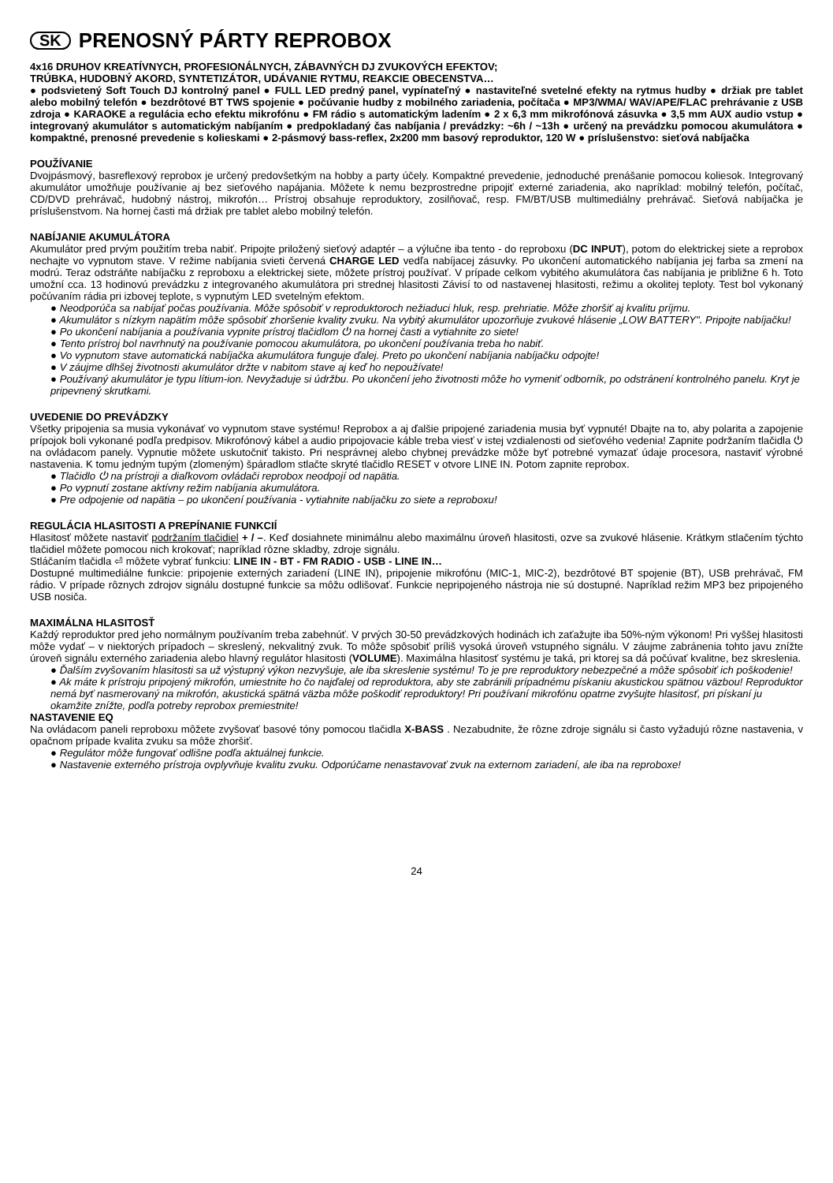SK PRENOSNÝ PÁRTY REPROBOX
4x16 DRUHOV KREATÍVNYCH, PROFESIONÁLNYCH, ZÁBAVNÝCH DJ ZVUKOVÝCH EFEKTOV;
TRÚBKA, HUDOBNÝ AKORD, SYNTETIZÁTOR, UDÁVANIE RYTMU, REAKCIE OBECENSTVA…
● podsvietený Soft Touch DJ kontrolný panel ● FULL LED predný panel, vypínateľný ● nastaviteľné svetelné efekty na rytmus hudby ● držiak pre tablet alebo mobilný telefón ● bezdrôtové BT TWS spojenie ● počúvanie hudby z mobilného zariadenia, počítača ● MP3/WMA/ WAV/APE/FLAC prehrávanie z USB zdroja ● KARAOKE a regulácia echo efektu mikrofónu ● FM rádio s automatickým ladením ● 2 x 6,3 mm mikrofónová zásuvka ● 3,5 mm AUX audio vstup ● integrovaný akumulátor s automatickým nabíjaním ● predpokladaný čas nabíjania / prevádzky: ~6h / ~13h ● určený na prevádzku pomocou akumulátora ● kompaktné, prenosné prevedenie s kolieskami ● 2-pásmový bass-reflex, 2x200 mm basový reproduktor, 120 W ● príslušenstvo: sieťová nabíjačka
POUŽÍVANIE
Dvojpásmový, basreflexový reprobox je určený predovšetkým na hobby a party účely. Kompaktné prevedenie, jednoduché prenášanie pomocou koliesok. Integrovaný akumulátor umožňuje používanie aj bez sieťového napájania. Môžete k nemu bezprostredne pripojiť externé zariadenia, ako napríklad: mobilný telefón, počítač, CD/DVD prehrávač, hudobný nástroj, mikrofón… Prístroj obsahuje reproduktory, zosilňovač, resp. FM/BT/USB multimediálny prehrávač. Sieťová nabíjačka je príslušenstvom. Na hornej časti má držiak pre tablet alebo mobilný telefón.
NABÍJANIE AKUMULÁTORA
Akumulátor pred prvým použitím treba nabiť. Pripojte priložený sieťový adaptér – a výlučne iba tento - do reproboxu (DC INPUT), potom do elektrickej siete a reprobox nechajte vo vypnutom stave. V režime nabíjania svieti červená CHARGE LED vedľa nabíjacej zásuvky. Po ukončení automatického nabíjania jej farba sa zmení na modrú. Teraz odstráňte nabíjačku z reproboxu a elektrickej siete, môžete prístroj používať. V prípade celkom vybitého akumulátora čas nabíjania je približne 6 h. Toto umožní cca. 13 hodinovú prevádzku z integrovaného akumulátora pri strednej hlasitosti Závisí to od nastavenej hlasitosti, režimu a okolitej teploty. Test bol vykonaný počúvaním rádia pri izbovej teplote, s vypnutým LED svetelným efektom.
● Neodporúča sa nabíjať počas používania. Môže spôsobiť v reproduktoroch nežiaduci hluk, resp. prehriatie. Môže zhoršiť aj kvalitu príjmu.
● Akumulátor s nízkym napätím môže spôsobiť zhoršenie kvality zvuku. Na vybitý akumulátor upozorňuje zvukové hlásenie „LOW BATTERY". Pripojte nabíjačku!
● Po ukončení nabíjania a používania vypnite prístroj tlačidlom ⏻ na hornej časti a vytiahnite zo siete!
● Tento prístroj bol navrhnutý na používanie pomocou akumulátora, po ukončení používania treba ho nabiť.
● Vo vypnutom stave automatická nabíjačka akumulátora funguje ďalej. Preto po ukončení nabíjania nabíjačku odpojte!
● V záujme dlhšej životnosti akumulátor držte v nabitom stave aj keď ho nepoužívate!
● Používaný akumulátor je typu lítium-ion. Nevyžaduje si údržbu. Po ukončení jeho životnosti môže ho vymeniť odborník, po odstránení kontrolného panelu. Kryt je pripevnený skrutkami.
UVEDENIE DO PREVÁDZKY
Všetky pripojenia sa musia vykonávať vo vypnutom stave systému! Reprobox a aj ďalšie pripojené zariadenia musia byť vypnuté! Dbajte na to, aby polarita a zapojenie prípojok boli vykonané podľa predpisov. Mikrofónový kábel a audio pripojovacie káble treba viesť v istej vzdialenosti od sieťového vedenia! Zapnite podržaním tlačidla ⏻ na ovládacom panely. Vypnutie môžete uskutočniť takisto. Pri nesprávnej alebo chybnej prevádzke môže byť potrebné vymazať údaje procesora, nastaviť výrobné nastavenia. K tomu jedným tupým (zlomeným) špáradlom stlačte skryté tlačidlo RESET v otvore LINE IN. Potom zapnite reprobox.
● Tlačidlo ⏻ na prístroji a diaľkovom ovládači reprobox neodpojí od napätia.
● Po vypnutí zostane aktívny režim nabíjania akumulátora.
● Pre odpojenie od napätia – po ukončení používania - vytiahnite nabíjačku zo siete a reproboxu!
REGULÁCIA HLASITOSTI A PREPÍNANIE FUNKCIÍ
Hlasitosť môžete nastaviť podržaním tlačidiel + / –. Keď dosiahnete minimálnu alebo maximálnu úroveň hlasitosti, ozve sa zvukové hlásenie. Krátkym stlačením týchto tlačidiel môžete pomocou nich krokovať; napríklad rôzne skladby, zdroje signálu.
Stláčaním tlačidla ⏎ môžete vybrať funkciu: LINE IN - BT - FM RADIO - USB - LINE IN…
Dostupné multimediálne funkcie: pripojenie externých zariadení (LINE IN), pripojenie mikrofónu (MIC-1, MIC-2), bezdrôtové BT spojenie (BT), USB prehrávač, FM rádio. V prípade rôznych zdrojov signálu dostupné funkcie sa môžu odlišovať. Funkcie nepripojeného nástroja nie sú dostupné. Napríklad režim MP3 bez pripojeného USB nosiča.
MAXIMÁLNA HLASITOSŤ
Každý reproduktor pred jeho normálnym používaním treba zabehnúť. V prvých 30-50 prevádzkových hodinách ich zaťažujte iba 50%-ným výkonom! Pri vyššej hlasitosti môže vydať – v niektorých prípadoch – skreslený, nekvalitný zvuk. To môže spôsobiť príliš vysoká úroveň vstupného signálu. V záujme zabránenia tohto javu znížte úroveň signálu externého zariadenia alebo hlavný regulátor hlasitosti (VOLUME). Maximálna hlasitosť systému je taká, pri ktorej sa dá počúvať kvalitne, bez skreslenia.
● Ďalším zvyšovaním hlasitosti sa už výstupný výkon nezvyšuje, ale iba skreslenie systému! To je pre reproduktory nebezpečné a môže spôsobiť ich poškodenie!
● Ak máte k prístroju pripojený mikrofón, umiestnite ho čo najďalej od reproduktora, aby ste zabránili prípadnému pískaniu akustickou spätnou väzbou! Reproduktor nemá byť nasmerovaný na mikrofón, akustická spätná väzba môže poškodiť reproduktory! Pri používaní mikrofónu opatrne zvyšujte hlasitosť, pri pískaní ju okamžite znížte, podľa potreby reprobox premiestnite!
NASTAVENIE EQ
Na ovládacom paneli reproboxu môžete zvyšovať basové tóny pomocou tlačidla X-BASS . Nezabudnite, že rôzne zdroje signálu si často vyžadujú rôzne nastavenia, v opačnom prípade kvalita zvuku sa môže zhoršiť.
● Regulátor môže fungovať odlišne podľa aktuálnej funkcie.
● Nastavenie externého prístroja ovplyvňuje kvalitu zvuku. Odporúčame nenastavovať zvuk na externom zariadení, ale iba na reproboxe!
24